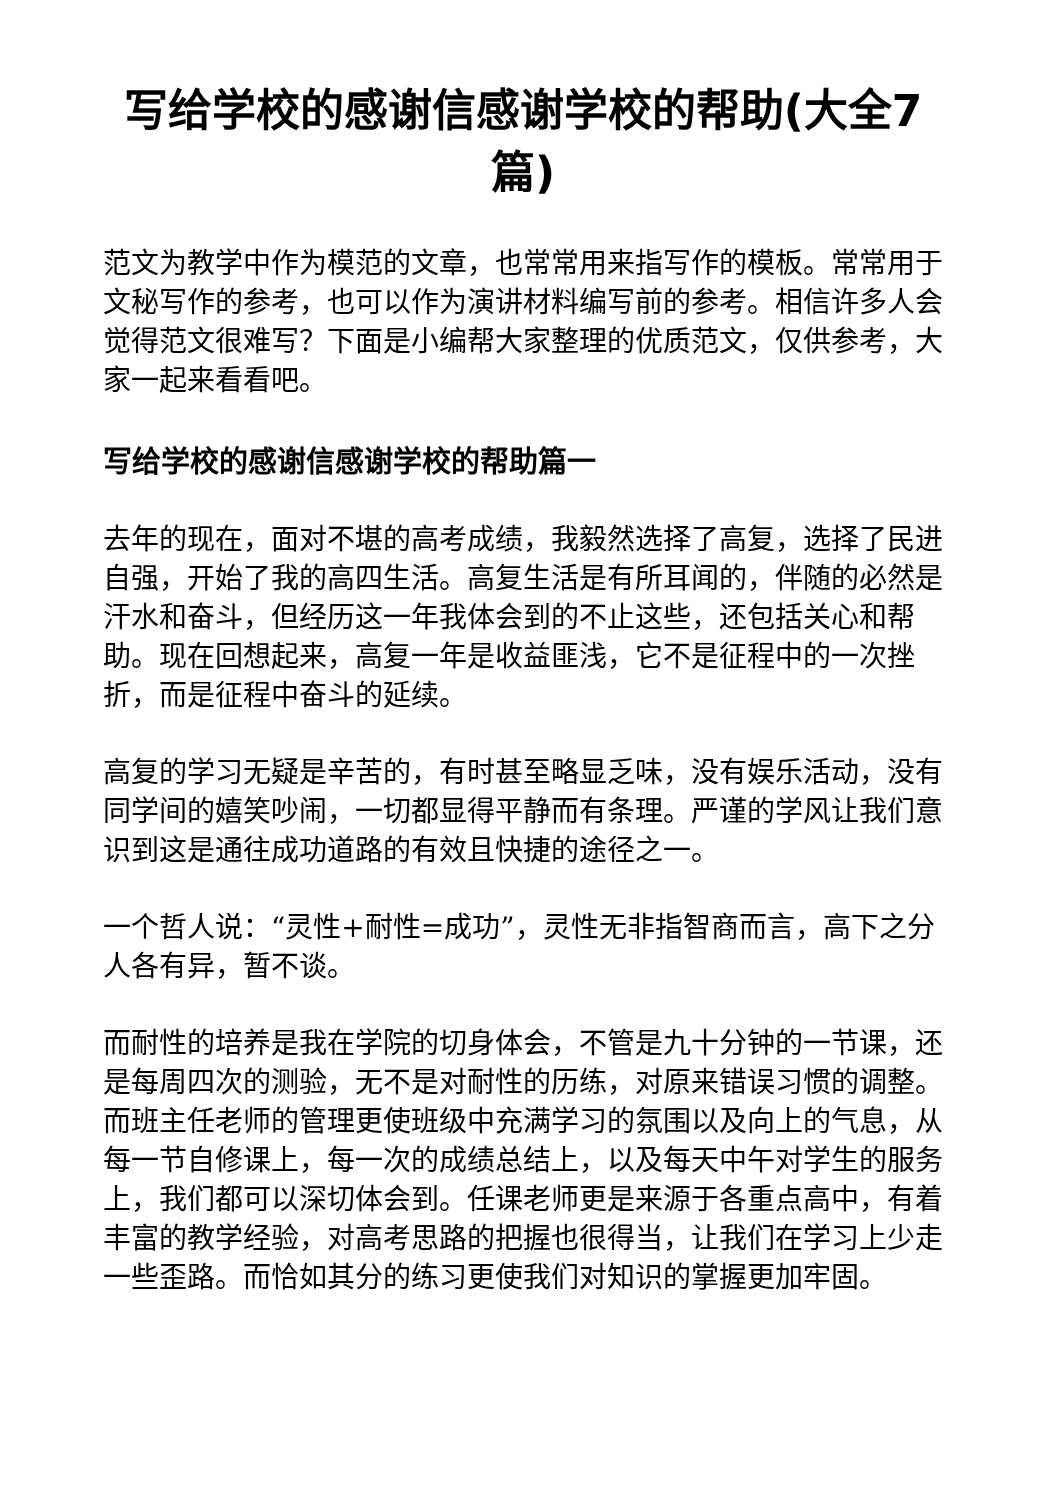写给学校的感谢信感谢学校的帮助(大全7篇)
范文为教学中作为模范的文章，也常常用来指写作的模板。常常用于文秘写作的参考，也可以作为演讲材料编写前的参考。相信许多人会觉得范文很难写？下面是小编帮大家整理的优质范文，仅供参考，大家一起来看看吧。
写给学校的感谢信感谢学校的帮助篇一
去年的现在，面对不堪的高考成绩，我毅然选择了高复，选择了民进自强，开始了我的高四生活。高复生活是有所耳闻的，伴随的必然是汗水和奋斗，但经历这一年我体会到的不止这些，还包括关心和帮助。现在回想起来，高复一年是收益匪浅，它不是征程中的一次挫折，而是征程中奋斗的延续。
高复的学习无疑是辛苦的，有时甚至略显乏味，没有娱乐活动，没有同学间的嬉笑吵闹，一切都显得平静而有条理。严谨的学风让我们意识到这是通往成功道路的有效且快捷的途径之一。
一个哲人说：“灵性+耐性=成功”，灵性无非指智商而言，高下之分人各有异，暂不谈。
而耐性的培养是我在学院的切身体会，不管是九十分钟的一节课，还是每周四次的测验，无不是对耐性的历练，对原来错误习惯的调整。而班主任老师的管理更使班级中充满学习的氛围以及向上的气息，从每一节自修课上，每一次的成绩总结上，以及每天中午对学生的服务上，我们都可以深切体会到。任课老师更是来源于各重点高中，有着丰富的教学经验，对高考思路的把握也很得当，让我们在学习上少走一些歪路。而恰如其分的练习更使我们对知识的掌握更加牢固。